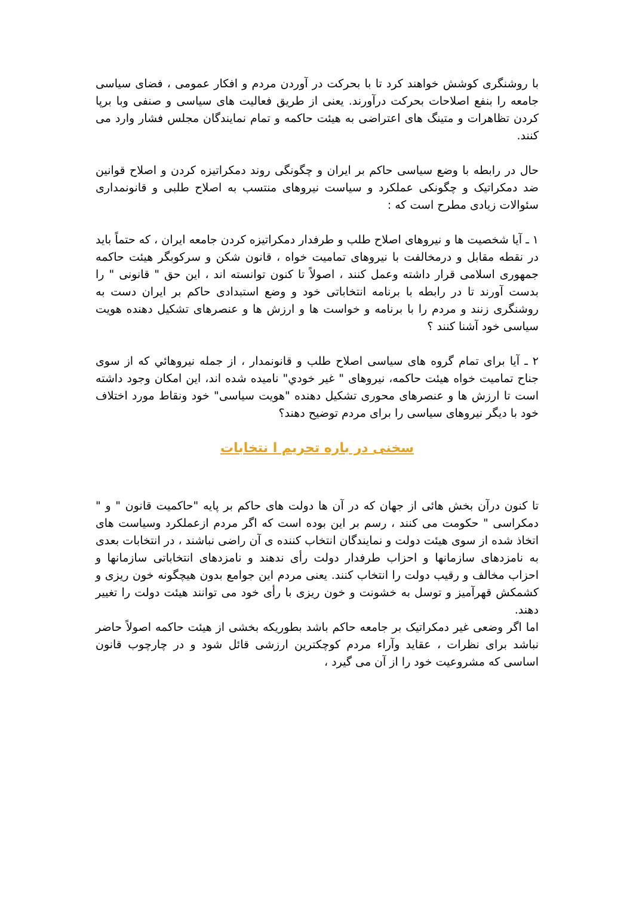با روشنگری کوشش خواهند کرد تا با بحرکت در آوردن مردم و افکار عمومی ، فضای سیاسی جامعه را بنفع اصلاحات بحرکت درآورند. یعنی از طریق فعالیت های سیاسی و صنفی وبا برپا کردن تظاهرات و متینگ های اعتراضی به هیئت حاکمه و تمام نمایندگان مجلس فشار وارد می کنند.
حال در رابطه با وضع سیاسی حاکم بر ایران و چگونگی روند دمکراتیزه کردن و اصلاح قوانین ضد دمکراتیک و چگونکی عملکرد و سیاست نیروهای منتسب به اصلاح طلبی و قانونمداری سئوالات زیادی مطرح است که :
۱ ـ آیا شخصیت ها و نیروهای اصلاح طلب و طرفدار دمکراتیزه کردن جامعه ایران ، که حتماً باید در نقطه مقابل و درمخالفت با نیروهای تمامیت خواه ، قانون شکن و سرکوبگر هیئت حاکمه جمهوری اسلامی قرار داشته وعمل کنند ، اصولاً تا کنون توانسته اند ، این حق " قانونی " را بدست آورند تا در رابطه با برنامه انتخاباتی خود و وضع استبدادی حاکم بر ایران دست به روشنگری زنند و مردم را با برنامه و خواست ها و ارزش ها و عنصرهای تشکیل دهنده هویت سیاسی خود آشنا کنند ؟
۲ ـ آیا برای تمام گروه های سیاسی اصلاح طلب و قانونمدار ، از جمله نیروهائي که از سوی جناح تمامیت خواه هیئت حاکمه، نیروهای " غیر خودي" نامیده شده اند، این امکان وجود داشته است تا ارزش ها و عنصرهای محوری تشکیل دهنده "هویت سیاسی" خود ونقاط مورد اختلاف خود با دیگر نیروهای سیاسی را برای مردم توضیح دهند؟
سخنی در باره تحریم ا نتخابات
تا کنون درآن بخش هائی از جهان که در آن ها دولت های حاکم بر پایه "حاکمیت قانون " و " دمکراسی " حکومت می کنند ، رسم بر این بوده است که اگر مردم ازعملکرد وسیاست های اتخاذ شده از سوی هیئت دولت و نمایندگان انتخاب کننده ی آن راضی نباشند ، در انتخابات بعدی به نامزدهای سازمانها و احزاب طرفدار دولت رأی ندهند و نامزدهای انتخاباتی سازمانها و احزاب مخالف و رقیب دولت را انتخاب کنند. یعنی مردم این جوامع بدون هیچگونه خون ریزی و کشمکش قهرآمیز و توسل به خشونت و خون ریزی با رأی خود می توانند هیئت دولت را تغییر دهند.
اما اگر وضعی غیر دمکراتیک بر جامعه حاکم باشد بطوریکه بخشی از هیئت حاکمه اصولاً حاضر نباشد برای نظرات ، عقاید وآراء مردم کوچکترین ارزشی قائل شود و در چارچوب قانون اساسی که مشروعیت خود را از آن می گیرد ،